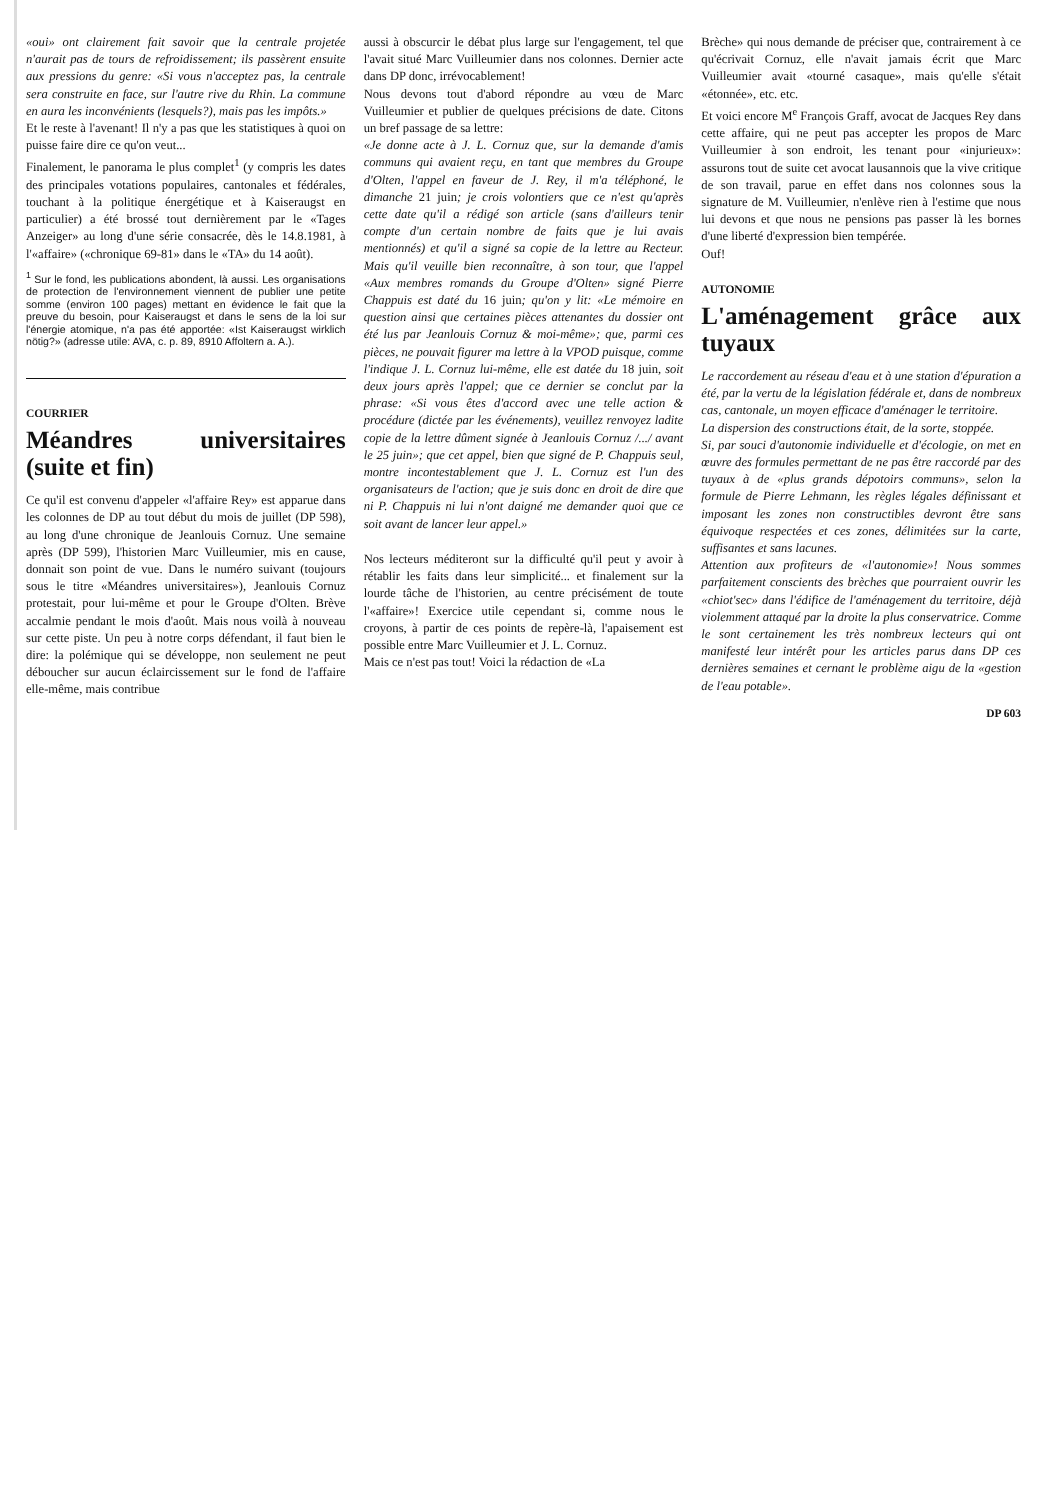«oui» ont clairement fait savoir que la centrale projetée n'aurait pas de tours de refroidissement; ils passèrent ensuite aux pressions du genre: «Si vous n'acceptez pas, la centrale sera construite en face, sur l'autre rive du Rhin. La commune en aura les inconvénients (lesquels?), mais pas les impôts.»
Et le reste à l'avenant! Il n'y a pas que les statistiques à quoi on puisse faire dire ce qu'on veut...
Finalement, le panorama le plus complet<sup>1</sup> (y compris les dates des principales votations populaires, cantonales et fédérales, touchant à la politique énergétique et à Kaiseraugst en particulier) a été brossé tout dernièrement par le «Tages Anzeiger» au long d'une série consacrée, dès le 14.8.1981, à l'«affaire» («chronique 69-81» dans le «TA» du 14 août).
<sup>1</sup> Sur le fond, les publications abondent, là aussi. Les organisations de protection de l'environnement viennent de publier une petite somme (environ 100 pages) mettant en évidence le fait que la preuve du besoin, pour Kaiseraugst et dans le sens de la loi sur l'énergie atomique, n'a pas été apportée: «Ist Kaiseraugst wirklich nötig?» (adresse utile: AVA, c. p. 89, 8910 Affoltern a. A.).
COURRIER
Méandres universitaires (suite et fin)
Ce qu'il est convenu d'appeler «l'affaire Rey» est apparue dans les colonnes de DP au tout début du mois de juillet (DP 598), au long d'une chronique de Jeanlouis Cornuz. Une semaine après (DP 599), l'historien Marc Vuilleumier, mis en cause, donnait son point de vue. Dans le numéro suivant (toujours sous le titre «Méandres universitaires»), Jeanlouis Cornuz protestait, pour lui-même et pour le Groupe d'Olten. Brève accalmie pendant le mois d'août. Mais nous voilà à nouveau sur cette piste. Un peu à notre corps défendant, il faut bien le dire: la polémique qui se développe, non seulement ne peut déboucher sur aucun éclaircissement sur le fond de l'affaire elle-même, mais contribue
aussi à obscurcir le débat plus large sur l'engagement, tel que l'avait situé Marc Vuilleumier dans nos colonnes. Dernier acte dans DP donc, irrévocablement!
Nous devons tout d'abord répondre au vœu de Marc Vuilleumier et publier de quelques précisions de date. Citons un bref passage de sa lettre:
«Je donne acte à J. L. Cornuz que, sur la demande d'amis communs qui avaient reçu, en tant que membres du Groupe d'Olten, l'appel en faveur de J. Rey, il m'a téléphoné, le dimanche 21 juin; je crois volontiers que ce n'est qu'après cette date qu'il a rédigé son article (sans d'ailleurs tenir compte d'un certain nombre de faits que je lui avais mentionnés) et qu'il a signé sa copie de la lettre au Recteur. Mais qu'il veuille bien reconnaître, à son tour, que l'appel «Aux membres romands du Groupe d'Olten» signé Pierre Chappuis est daté du 16 juin; qu'on y lit: «Le mémoire en question ainsi que certaines pièces attenantes du dossier ont été lus par Jeanlouis Cornuz & moi-même»; que, parmi ces pièces, ne pouvait figurer ma lettre à la VPOD puisque, comme l'indique J. L. Cornuz lui-même, elle est datée du 18 juin, soit deux jours après l'appel; que ce dernier se conclut par la phrase: «Si vous êtes d'accord avec une telle action & procédure (dictée par les événements), veuillez renvoyez ladite copie de la lettre dûment signée à Jeanlouis Cornuz /.../ avant le 25 juin»; que cet appel, bien que signé de P. Chappuis seul, montre incontestablement que J. L. Cornuz est l'un des organisateurs de l'action; que je suis donc en droit de dire que ni P. Chappuis ni lui n'ont daigné me demander quoi que ce soit avant de lancer leur appel.»
Nos lecteurs méditeront sur la difficulté qu'il peut y avoir à rétablir les faits dans leur simplicité... et finalement sur la lourde tâche de l'historien, au centre précisément de toute l'«affaire»! Exercice utile cependant si, comme nous le croyons, à partir de ces points de repère-là, l'apaisement est possible entre Marc Vuilleumier et J. L. Cornuz.
Mais ce n'est pas tout! Voici la rédaction de «La
Brèche» qui nous demande de préciser que, contrairement à ce qu'écrivait Cornuz, elle n'avait jamais écrit que Marc Vuilleumier avait «tourné casaque», mais qu'elle s'était «étonnée», etc. etc.
Et voici encore M<sup>e</sup> François Graff, avocat de Jacques Rey dans cette affaire, qui ne peut pas accepter les propos de Marc Vuilleumier à son endroit, les tenant pour «injurieux»: assurons tout de suite cet avocat lausannois que la vive critique de son travail, parue en effet dans nos colonnes sous la signature de M. Vuilleumier, n'enlève rien à l'estime que nous lui devons et que nous ne pensions pas passer là les bornes d'une liberté d'expression bien tempérée.
Ouf!
AUTONOMIE
L'aménagement grâce aux tuyaux
Le raccordement au réseau d'eau et à une station d'épuration a été, par la vertu de la législation fédérale et, dans de nombreux cas, cantonale, un moyen efficace d'aménager le territoire.
La dispersion des constructions était, de la sorte, stoppée.
Si, par souci d'autonomie individuelle et d'écologie, on met en œuvre des formules permettant de ne pas être raccordé par des tuyaux à de «plus grands dépotoirs communs», selon la formule de Pierre Lehmann, les règles légales définissant et imposant les zones non constructibles devront être sans équivoque respectées et ces zones, délimitées sur la carte, suffisantes et sans lacunes.
Attention aux profiteurs de «l'autonomie»! Nous sommes parfaitement conscients des brèches que pourraient ouvrir les «chiot'sec» dans l'édifice de l'aménagement du territoire, déjà violemment attaqué par la droite la plus conservatrice. Comme le sont certainement les très nombreux lecteurs qui ont manifesté leur intérêt pour les articles parus dans DP ces dernières semaines et cernant le problème aigu de la «gestion de l'eau potable».
DP 603